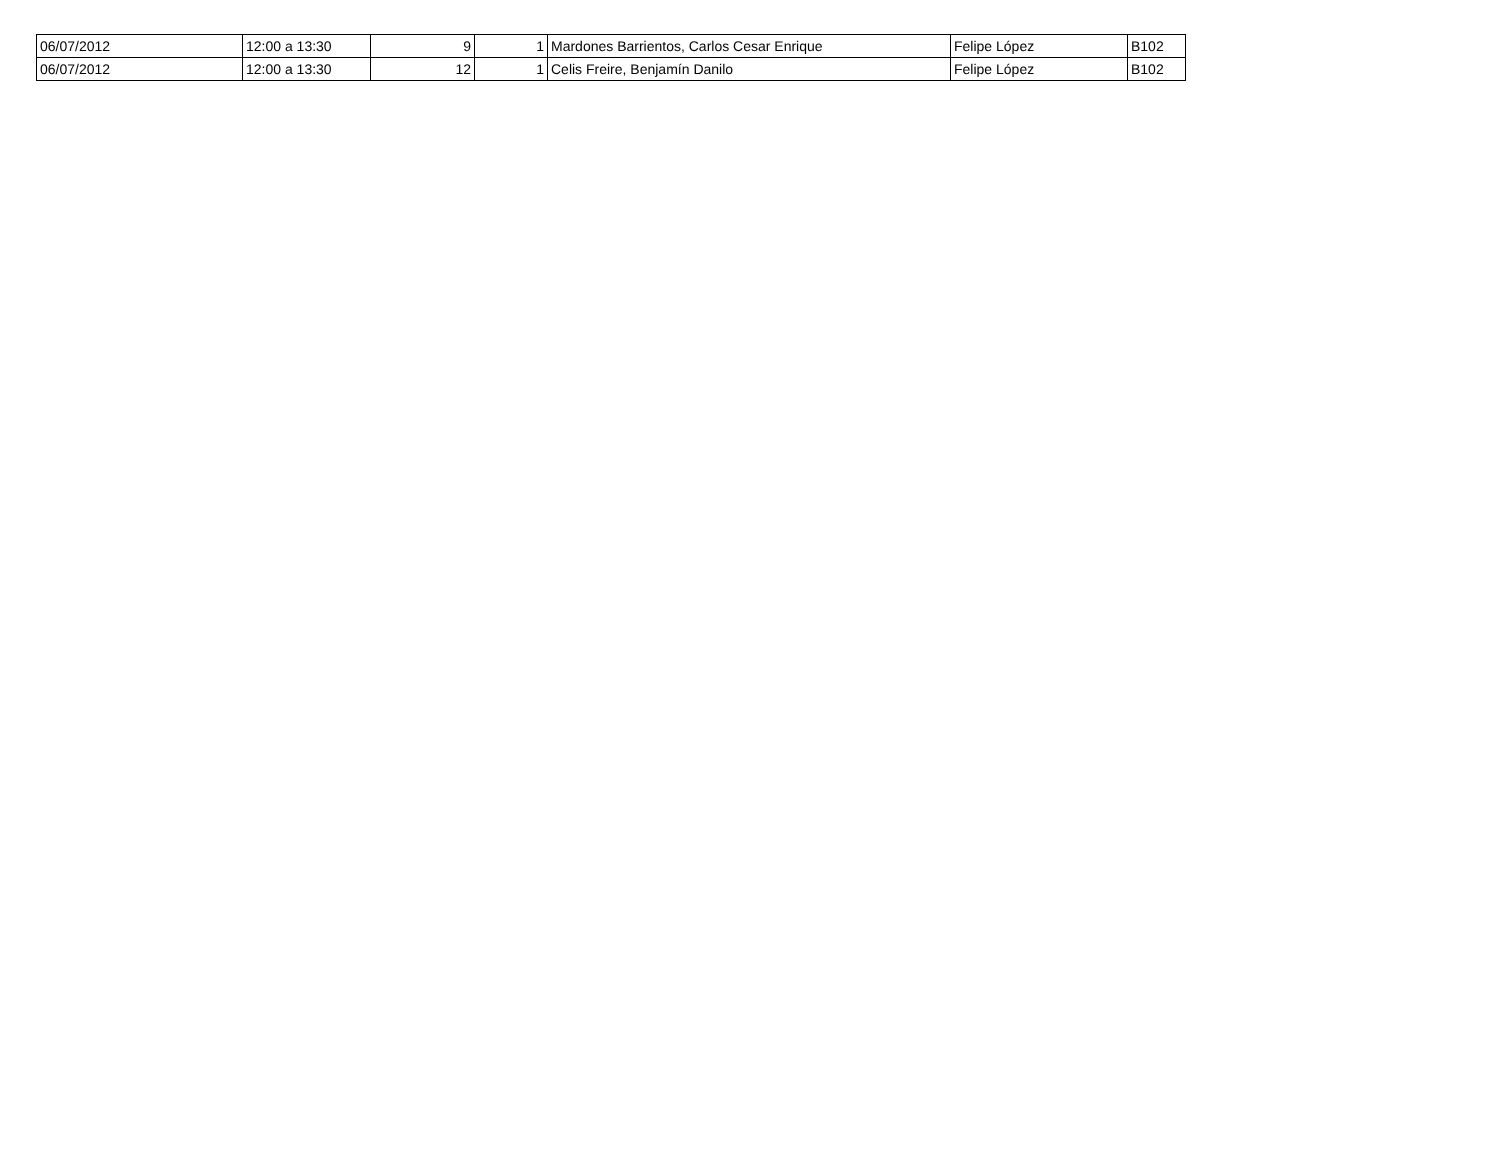| 06/07/2012 | 12:00 a 13:30 | 9 | 1 | Mardones Barrientos, Carlos Cesar Enrique | Felipe López | B102 |
| 06/07/2012 | 12:00 a 13:30 | 12 | 1 | Celis Freire, Benjamín Danilo | Felipe López | B102 |